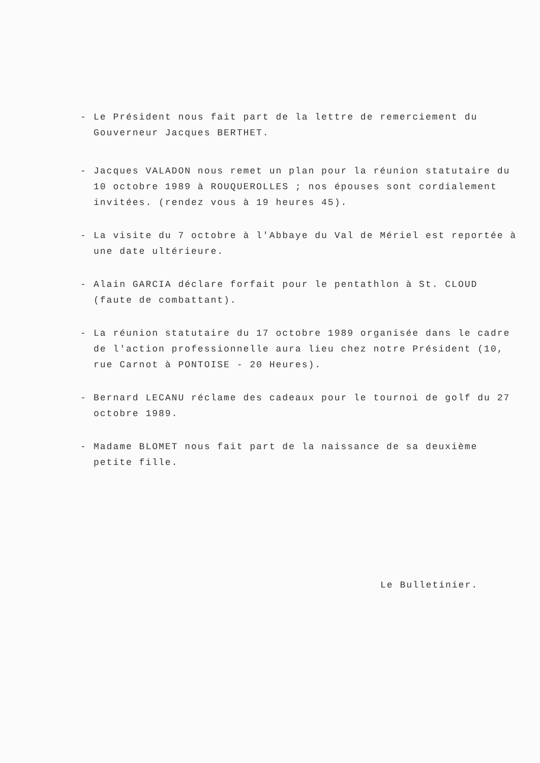- Le Président nous fait part de la lettre de remerciement du Gouverneur Jacques BERTHET.
- Jacques VALADON nous remet un plan pour la réunion statutaire du 10 octobre 1989 à ROUQUEROLLES ; nos épouses sont cordialement invitées. (rendez vous à 19 heures 45).
- La visite du 7 octobre à l'Abbaye du Val de Mériel est reportée à une date ultérieure.
- Alain GARCIA déclare forfait pour le pentathlon à St. CLOUD (faute de combattant).
- La réunion statutaire du 17 octobre 1989 organisée dans le cadre de l'action professionnelle aura lieu chez notre Président (10, rue Carnot à PONTOISE - 20 Heures).
- Bernard LECANU réclame des cadeaux pour le tournoi de golf du 27 octobre 1989.
- Madame BLOMET nous fait part de la naissance de sa deuxième petite fille.
Le Bulletinier.